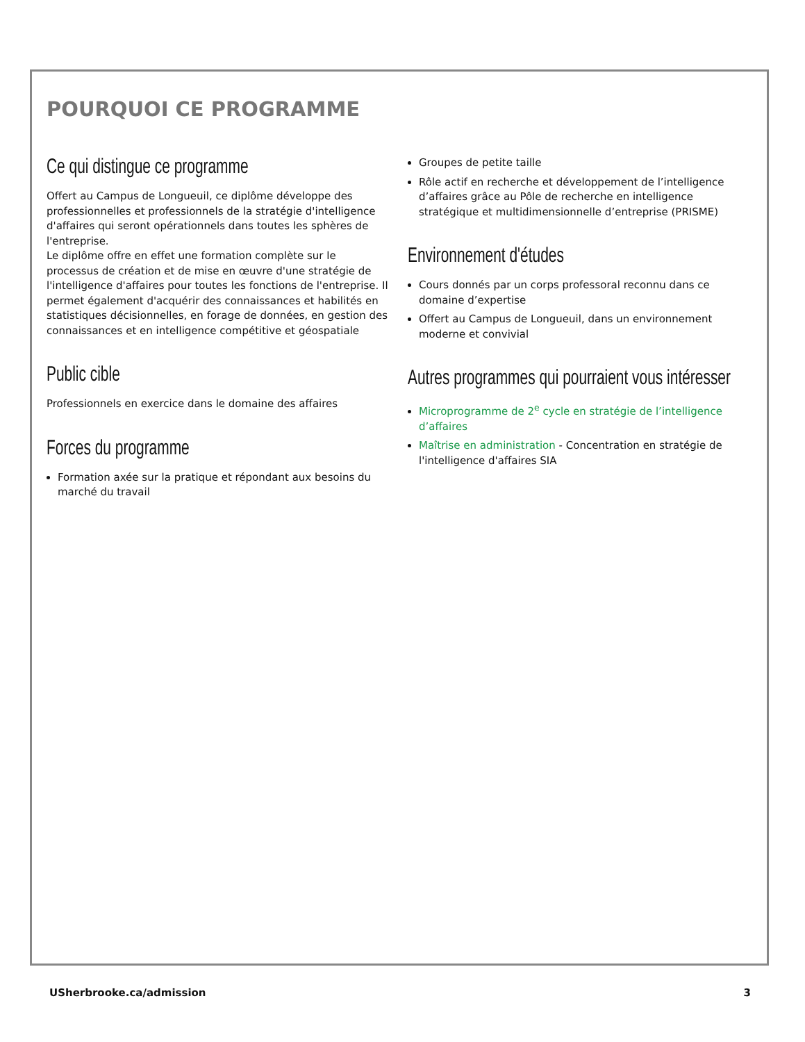POURQUOI CE PROGRAMME
Ce qui distingue ce programme
Offert au Campus de Longueuil, ce diplôme développe des professionnelles et professionnels de la stratégie d'intelligence d'affaires qui seront opérationnels dans toutes les sphères de l'entreprise.
Le diplôme offre en effet une formation complète sur le processus de création et de mise en œuvre d'une stratégie de l'intelligence d'affaires pour toutes les fonctions de l'entreprise. Il permet également d'acquérir des connaissances et habilités en statistiques décisionnelles, en forage de données, en gestion des connaissances et en intelligence compétitive et géospatiale
Public cible
Professionnels en exercice dans le domaine des affaires
Forces du programme
Formation axée sur la pratique et répondant aux besoins du marché du travail
Groupes de petite taille
Rôle actif en recherche et développement de l’intelligence d’affaires grâce au Pôle de recherche en intelligence stratégique et multidimensionnelle d’entreprise (PRISME)
Environnement d'études
Cours donnés par un corps professoral reconnu dans ce domaine d’expertise
Offert au Campus de Longueuil, dans un environnement moderne et convivial
Autres programmes qui pourraient vous intéresser
Microprogramme de 2<sup>e</sup> cycle en stratégie de l’intelligence d’affaires
Maîtrise en administration - Concentration en stratégie de l'intelligence d'affaires SIA
USherbrooke.ca/admission 3